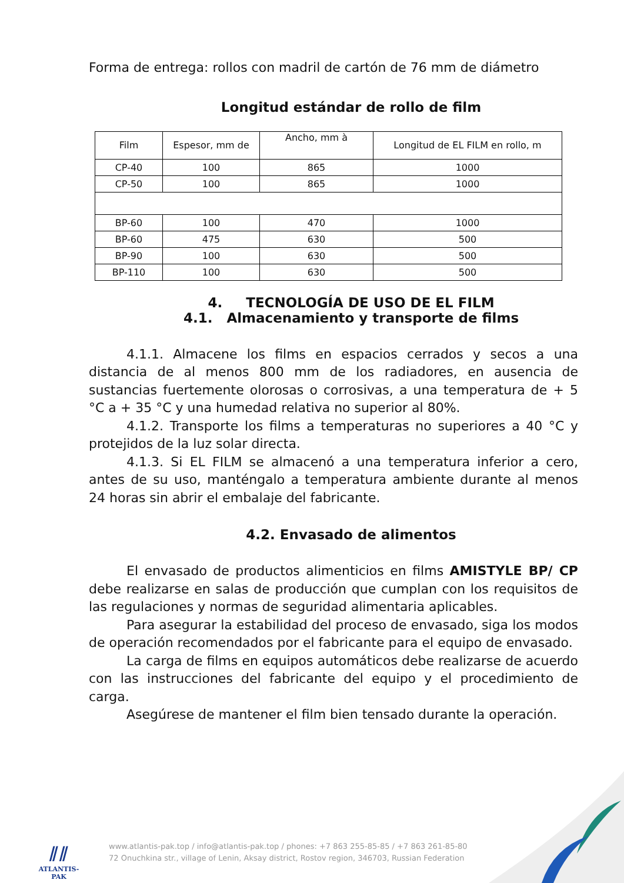Forma de entrega: rollos con madril de cartón de 76 mm de diámetro
Longitud estándar de rollo de film
| Film | Espesor, mm de | Ancho, mm à | Longitud de EL FILM en rollo, m |
| CP-40 | 100 | 865 | 1000 |
| CP-50 | 100 | 865 | 1000 |
| BP-60 | 100 | 470 | 1000 |
| BP-60 | 475 | 630 | 500 |
| BP-90 | 100 | 630 | 500 |
| BP-110 | 100 | 630 | 500 |
4. TECNOLOGÍA DE USO DE EL FILM
4.1. Almacenamiento y transporte de films
4.1.1. Almacene los films en espacios cerrados y secos a una distancia de al menos 800 mm de los radiadores, en ausencia de sustancias fuertemente olorosas o corrosivas, a una temperatura de + 5 °C a + 35 °C y una humedad relativa no superior al 80%.
4.1.2. Transporte los films a temperaturas no superiores a 40 °C y protejidos de la luz solar directa.
4.1.3. Si EL FILM se almacenó a una temperatura inferior a cero, antes de su uso, manténgalo a temperatura ambiente durante al menos 24 horas sin abrir el embalaje del fabricante.
4.2. Envasado de alimentos
El envasado de productos alimenticios en films AMISTYLE BP/ CP debe realizarse en salas de producción que cumplan con los requisitos de las regulaciones y normas de seguridad alimentaria aplicables.
Para asegurar la estabilidad del proceso de envasado, siga los modos de operación recomendados por el fabricante para el equipo de envasado.
La carga de films en equipos automáticos debe realizarse de acuerdo con las instrucciones del fabricante del equipo y el procedimiento de carga.
Asegúrese de mantener el film bien tensado durante la operación.
⫽⫽
ATLANTIS-PAK
www.atlantis-pak.top / info@atlantis-pak.top / phones: +7 863 255-85-85 / +7 863 261-85-80
72 Onuchkina str., village of Lenin, Aksay district, Rostov region, 346703, Russian Federation